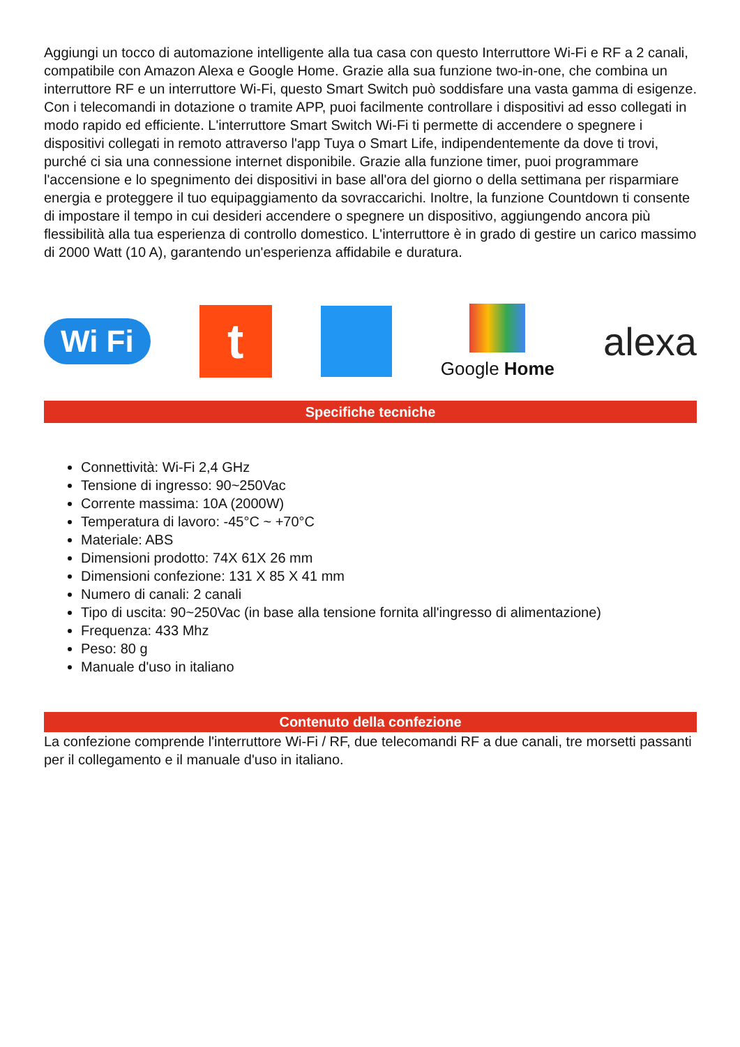Aggiungi un tocco di automazione intelligente alla tua casa con questo Interruttore Wi-Fi e RF a 2 canali, compatibile con Amazon Alexa e Google Home. Grazie alla sua funzione two-in-one, che combina un interruttore RF e un interruttore Wi-Fi, questo Smart Switch può soddisfare una vasta gamma di esigenze. Con i telecomandi in dotazione o tramite APP, puoi facilmente controllare i dispositivi ad esso collegati in modo rapido ed efficiente. L'interruttore Smart Switch Wi-Fi ti permette di accendere o spegnere i dispositivi collegati in remoto attraverso l'app Tuya o Smart Life, indipendentemente da dove ti trovi, purché ci sia una connessione internet disponibile. Grazie alla funzione timer, puoi programmare l'accensione e lo spegnimento dei dispositivi in base all'ora del giorno o della settimana per risparmiare energia e proteggere il tuo equipaggiamento da sovraccarichi. Inoltre, la funzione Countdown ti consente di impostare il tempo in cui desideri accendere o spegnere un dispositivo, aggiungendo ancora più flessibilità alla tua esperienza di controllo domestico. L'interruttore è in grado di gestire un carico massimo di 2000 Watt (10 A), garantendo un'esperienza affidabile e duratura.
Wi Fi
t
Google Home
alexa
Specifiche tecniche
Connettività: Wi-Fi 2,4 GHz
Tensione di ingresso: 90~250Vac
Corrente massima: 10A (2000W)
Temperatura di lavoro: -45°C ~ +70°C
Materiale: ABS
Dimensioni prodotto: 74X 61X 26 mm
Dimensioni confezione: 131 X 85 X 41 mm
Numero di canali: 2 canali
Tipo di uscita: 90~250Vac (in base alla tensione fornita all'ingresso di alimentazione)
Frequenza: 433 Mhz
Peso: 80 g
Manuale d'uso in italiano
Contenuto della confezione
La confezione comprende l'interruttore Wi-Fi / RF, due telecomandi RF a due canali, tre morsetti passanti per il collegamento e il manuale d'uso in italiano.